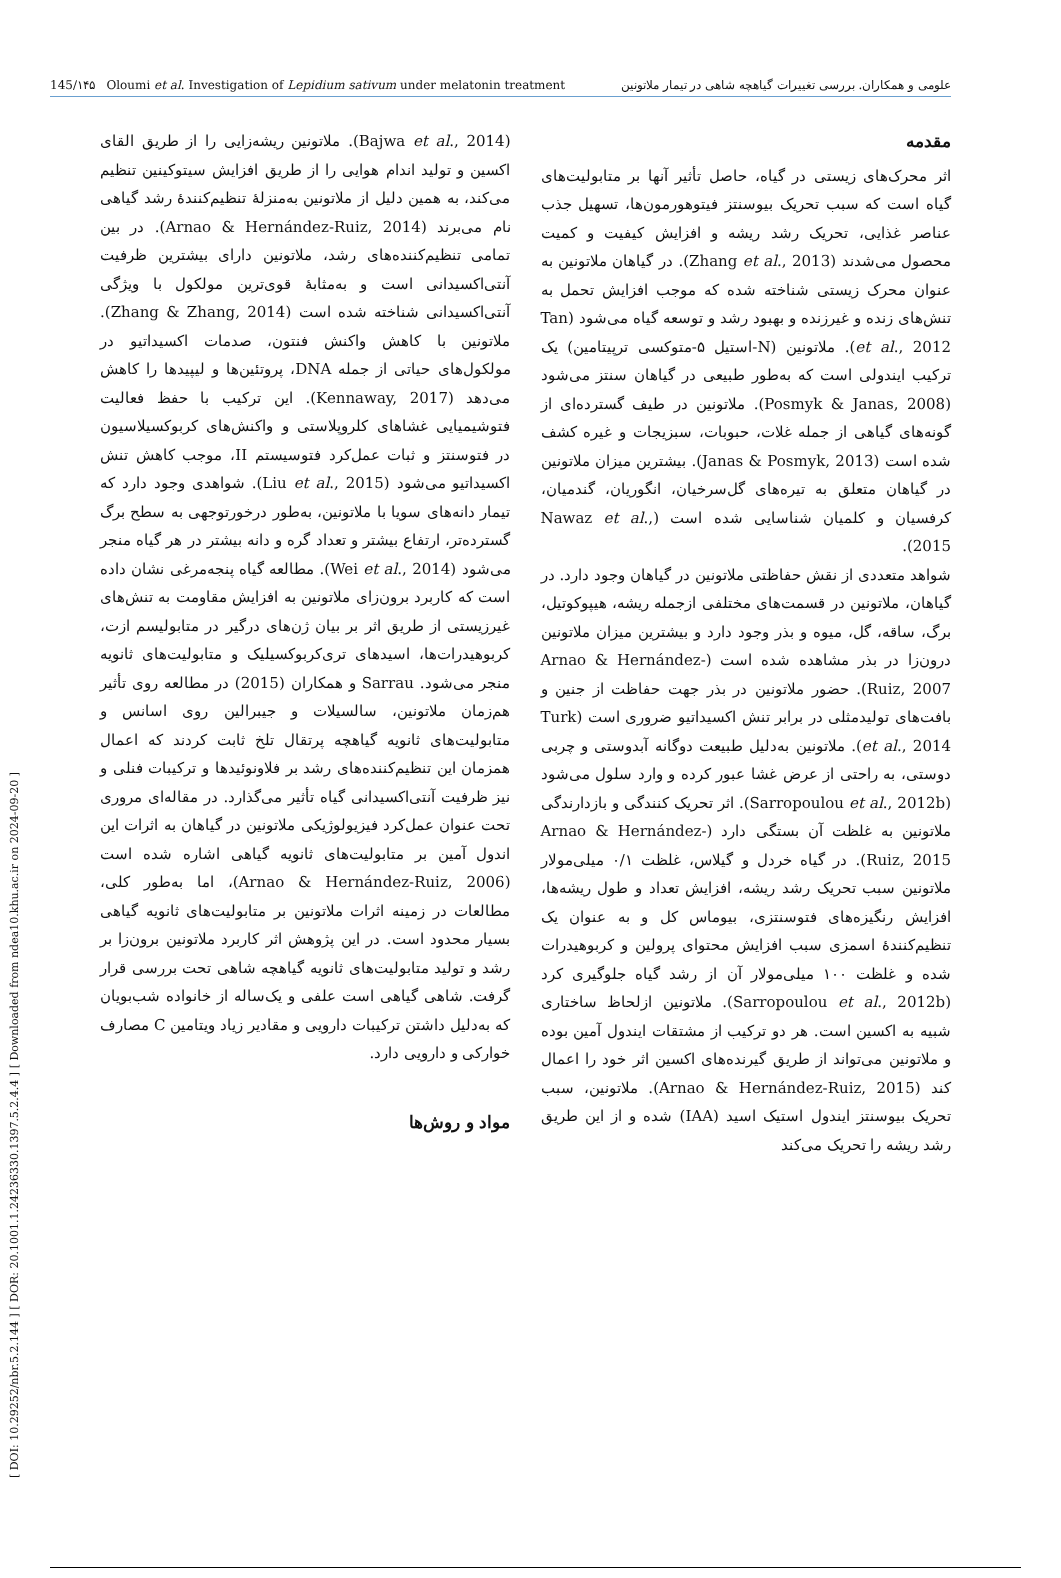[ DOI: 10.29252/nbr.5.2.144 ] [ DOR: 20.1001.1.24236330.1397.5.2.4.4 ] [ Downloaded from ndea10.khu.ac.ir on 2024-09-20 ]
145/۱۴۵ Oloumi et al. Investigation of Lepidium sativum under melatonin treatment علومی و همکاران. بررسی تغییرات گیاهچه شاهی در تیمار ملاتونین
مقدمه
اثر محرک‌های زیستی در گیاه، حاصل تأثیر آنها بر متابولیت‌های گیاه است که سبب تحریک بیوسنتز فیتوهورمون‌ها، تسهیل جذب عناصر غذایی، تحریک رشد ریشه و افزایش کیفیت و کمیت محصول می‌شدند (Zhang et al., 2013). در گیاهان ملاتونین به عنوان محرک زیستی شناخته شده که موجب افزایش تحمل به تنش‌های زنده و غیرزنده و بهبود رشد و توسعه گیاه می‌شود (Tan et al., 2012). ملاتونین (N-استیل ۵-متوکسی ترپیتامین) یک ترکیب ایندولی است که به‌طور طبیعی در گیاهان سنتز می‌شود (Posmyk & Janas, 2008). ملاتونین در طیف گسترده‌ای از گونه‌های گیاهی از جمله غلات، حبوبات، سبزیجات و غیره کشف شده است (Janas & Posmyk, 2013). بیشترین میزان ملاتونین در گیاهان متعلق به تیره‌های گل‌سرخیان، انگوریان، گندمیان، کرفسیان و کلمیان شناسایی شده است (Nawaz et al., 2015).
شواهد متعددی از نقش حفاظتی ملاتونین در گیاهان وجود دارد. در گیاهان، ملاتونین در قسمت‌های مختلفی ازجمله ریشه، هیپوکوتیل، برگ، ساقه، گل، میوه و بذر وجود دارد و بیشترین میزان ملاتونین درون‌زا در بذر مشاهده شده است (Arnao & Hernández-Ruiz, 2007). حضور ملاتونین در بذر جهت حفاظت از جنین و بافت‌های تولیدمثلی در برابر تنش اکسیداتیو ضروری است (Turk et al., 2014). ملاتونین به‌دلیل طبیعت دوگانه آبدوستی و چربی دوستی، به راحتی از عرض غشا عبور کرده و وارد سلول می‌شود (Sarropoulou et al., 2012b). اثر تحریک کنندگی و بازدارندگی ملاتونین به غلظت آن بستگی دارد (Arnao & Hernández-Ruiz, 2015). در گیاه خردل و گیلاس، غلظت ۰/۱ میلی‌مولار ملاتونین سبب تحریک رشد ریشه، افزایش تعداد و طول ریشه‌ها، افزایش رنگیزه‌های فتوسنتزی، بیوماس کل و به عنوان یک تنظیم‌کنندۀ اسمزی سبب افزایش محتوای پرولین و کربوهیدرات شده و غلظت ۱۰۰ میلی‌مولار آن از رشد گیاه جلوگیری کرد (Sarropoulou et al., 2012b). ملاتونین ازلحاظ ساختاری شبیه به اکسین است. هر دو ترکیب از مشتقات ایندول آمین بوده و ملاتونین می‌تواند از طریق گیرنده‌های اکسین اثر خود را اعمال کند (Arnao & Hernández-Ruiz, 2015). ملاتونین، سبب تحریک بیوسنتز ایندول استیک اسید (IAA) شده و از این طریق رشد ریشه را تحریک می‌کند
(Bajwa et al., 2014). ملاتونین ریشه‌زایی را از طریق القای اکسین و تولید اندام هوایی را از طریق افزایش سیتوکینین تنظیم می‌کند، به همین دلیل از ملاتونین به‌منزلۀ تنظیم‌کنندۀ رشد گیاهی نام می‌برند (Arnao & Hernández-Ruiz, 2014). در بین تمامی تنظیم‌کننده‌های رشد، ملاتونین دارای بیشترین ظرفیت آنتی‌اکسیدانی است و به‌مثابۀ قوی‌ترین مولکول با ویژگی آنتی‌اکسیدانی شناخته شده است (Zhang & Zhang, 2014). ملاتونین با کاهش واکنش فنتون، صدمات اکسیداتیو در مولکول‌های حیاتی از جمله DNA، پروتئین‌ها و لیپیدها را کاهش می‌دهد (Kennaway, 2017). این ترکیب با حفظ فعالیت فتوشیمیایی غشاهای کلروپلاستی و واکنش‌های کربوکسیلاسیون در فتوسنتز و ثبات عمل‌کرد فتوسیستم II، موجب کاهش تنش اکسیداتیو می‌شود (Liu et al., 2015). شواهدی وجود دارد که تیمار دانه‌های سویا با ملاتونین، به‌طور درخورتوجهی به سطح برگ گسترده‌تر، ارتفاع بیشتر و تعداد گره و دانه بیشتر در هر گیاه منجر می‌شود (Wei et al., 2014). مطالعه گیاه پنجه‌مرغی نشان داده است که کاربرد برون‌زای ملاتونین به افزایش مقاومت به تنش‌های غیرزیستی از طریق اثر بر بیان ژن‌های درگیر در متابولیسم ازت، کربوهیدرات‌ها، اسیدهای تری‌کربوکسیلیک و متابولیت‌های ثانویه منجر می‌شود. Sarrau و همکاران (2015) در مطالعه روی تأثیر هم‌زمان ملاتونین، سالسیلات و جیبرالین روی اسانس و متابولیت‌های ثانویه گیاهچه پرتقال تلخ ثابت کردند که اعمال همزمان این تنظیم‌کننده‌های رشد بر فلاونوئیدها و ترکیبات فنلی و نیز ظرفیت آنتی‌اکسیدانی گیاه تأثیر می‌گذارد. در مقاله‌ای مروری تحت عنوان عمل‌کرد فیزیولوژیکی ملاتونین در گیاهان به اثرات این اندول آمین بر متابولیت‌های ثانویه گیاهی اشاره شده است (Arnao & Hernández-Ruiz, 2006)، اما به‌طور کلی، مطالعات در زمینه اثرات ملاتونین بر متابولیت‌های ثانویه گیاهی بسیار محدود است. در این پژوهش اثر کاربرد ملاتونین برون‌زا بر رشد و تولید متابولیت‌های ثانویه گیاهچه شاهی تحت بررسی قرار گرفت. شاهی گیاهی است علفی و یک‌ساله از خانواده شب‌بویان که به‌دلیل داشتن ترکیبات دارویی و مقادیر زیاد ویتامین C مصارف خوارکی و دارویی دارد.
مواد و روش‌ها